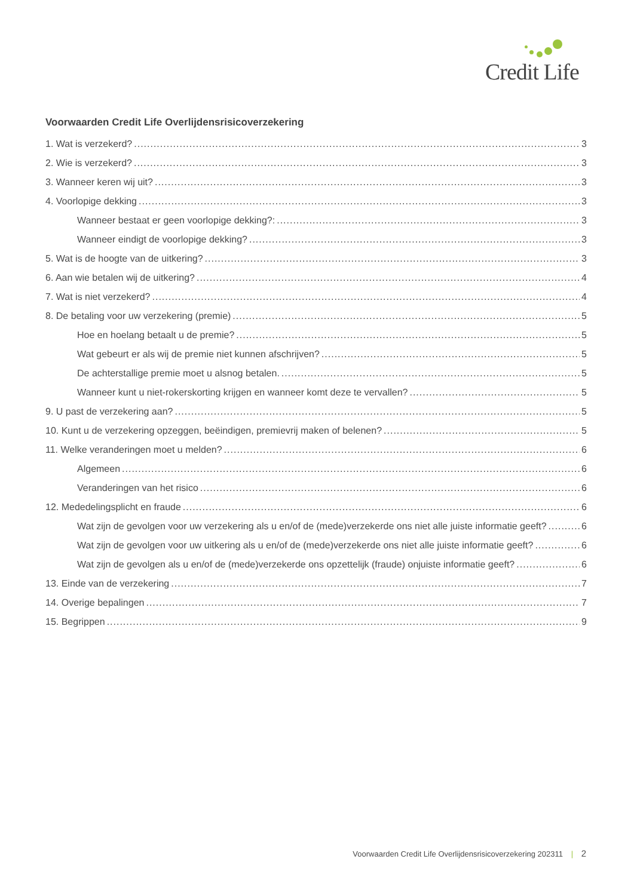Credit Life
Voorwaarden Credit Life Overlijdensrisicoverzekering
1. Wat is verzekerd? 3
2. Wie is verzekerd? 3
3. Wanneer keren wij uit? 3
4. Voorlopige dekking 3
Wanneer bestaat er geen voorlopige dekking?: 3
Wanneer eindigt de voorlopige dekking? 3
5. Wat is de hoogte van de uitkering? 3
6. Aan wie betalen wij de uitkering? 4
7. Wat is niet verzekerd? 4
8. De betaling voor uw verzekering (premie) 5
Hoe en hoelang betaalt u de premie? 5
Wat gebeurt er als wij de premie niet kunnen afschrijven? 5
De achterstallige premie moet u alsnog betalen. 5
Wanneer kunt u niet-rokerskorting krijgen en wanneer komt deze te vervallen? 5
9. U past de verzekering aan? 5
10. Kunt u de verzekering opzeggen, beëindigen, premievrij maken of belenen? 5
11. Welke veranderingen moet u melden? 6
Algemeen 6
Veranderingen van het risico 6
12. Mededelingsplicht en fraude 6
Wat zijn de gevolgen voor uw verzekering als u en/of de (mede)verzekerde ons niet alle juiste informatie geeft? 6
Wat zijn de gevolgen voor uw uitkering als u en/of de (mede)verzekerde ons niet alle juiste informatie geeft? 6
Wat zijn de gevolgen als u en/of de (mede)verzekerde ons opzettelijk (fraude) onjuiste informatie geeft? 6
13. Einde van de verzekering 7
14. Overige bepalingen 7
15. Begrippen 9
Voorwaarden Credit Life Overlijdensrisicoverzekering 202311 | 2